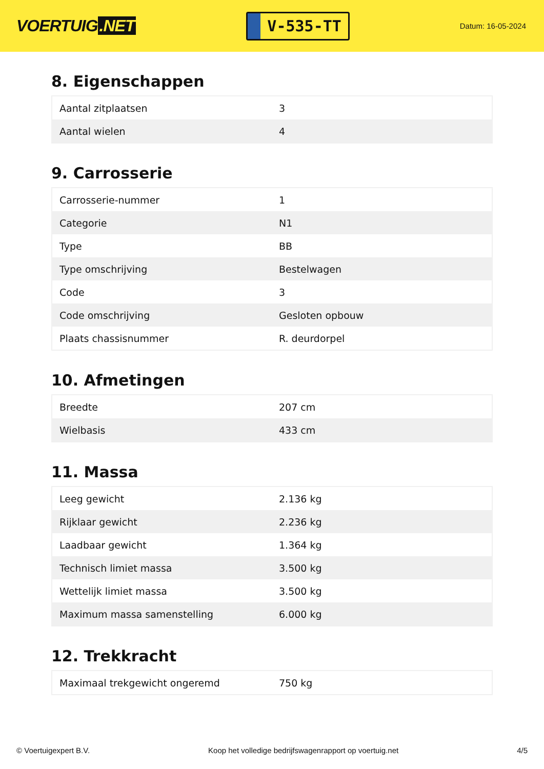VOERTUIG.NET
V-535-TT
Datum: 16-05-2024
8. Eigenschappen
| Aantal zitplaatsen | 3 |
| Aantal wielen | 4 |
9. Carrosserie
| Carrosserie-nummer | 1 |
| Categorie | N1 |
| Type | BB |
| Type omschrijving | Bestelwagen |
| Code | 3 |
| Code omschrijving | Gesloten opbouw |
| Plaats chassisnummer | R. deurdorpel |
10. Afmetingen
| Breedte | 207 cm |
| Wielbasis | 433 cm |
11. Massa
| Leeg gewicht | 2.136 kg |
| Rijklaar gewicht | 2.236 kg |
| Laadbaar gewicht | 1.364 kg |
| Technisch limiet massa | 3.500 kg |
| Wettelijk limiet massa | 3.500 kg |
| Maximum massa samenstelling | 6.000 kg |
12. Trekkracht
| Maximaal trekgewicht ongeremd | 750 kg |
© Voertuigexpert B.V. Koop het volledige bedrijfswagenrapport op voertuig.net 4/5